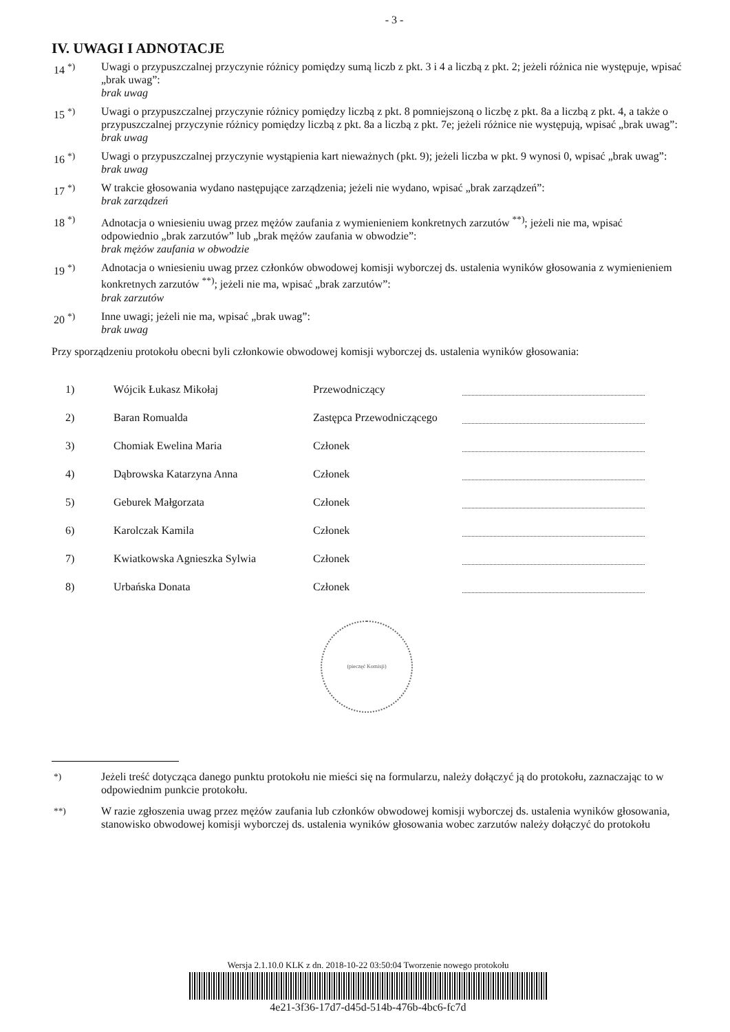- 3 -
IV. UWAGI I ADNOTACJE
14 <sup>*)</sup> Uwagi o przypuszczalnej przyczynie różnicy pomiędzy sumą liczb z pkt. 3 i 4 a liczbą z pkt. 2; jeżeli różnica nie występuje, wpisać „brak uwag”:
brak uwag
15 <sup>*)</sup> Uwagi o przypuszczalnej przyczynie różnicy pomiędzy liczbą z pkt. 8 pomniejszoną o liczbę z pkt. 8a a liczbą z pkt. 4, a także o przypuszczalnej przyczynie różnicy pomiędzy liczbą z pkt. 8a a liczbą z pkt. 7e; jeżeli różnice nie występują, wpisać „brak uwag”:
brak uwag
16 <sup>*)</sup> Uwagi o przypuszczalnej przyczynie wystąpienia kart nieważnych (pkt. 9); jeżeli liczba w pkt. 9 wynosi 0, wpisać „brak uwag”:
brak uwag
17 <sup>*)</sup> W trakcie głosowania wydano następujące zarządzenia; jeżeli nie wydano, wpisać „brak zarządzeń”:
brak zarządzeń
18 <sup>*)</sup> Adnotacja o wniesieniu uwag przez mężów zaufania z wymienieniem konkretnych zarzutów <sup>**)</sup>; jeżeli nie ma, wpisać odpowiednio „brak zarzutów” lub „brak mężów zaufania w obwodzie”:
brak mężów zaufania w obwodzie
19 <sup>*)</sup> Adnotacja o wniesieniu uwag przez członków obwodowej komisji wyborczej ds. ustalenia wyników głosowania z wymienieniem konkretnych zarzutów <sup>**)</sup>; jeżeli nie ma, wpisać „brak zarzutów”:
brak zarzutów
20 <sup>*)</sup> Inne uwagi; jeżeli nie ma, wpisać „brak uwag”:
brak uwag
Przy sporządzeniu protokołu obecni byli członkowie obwodowej komisji wyborczej ds. ustalenia wyników głosowania:
| 1) | Wójcik Łukasz Mikołaj | Przewodniczący | |
| 2) | Baran Romualda | Zastępca Przewodniczącego | |
| 3) | Chomiak Ewelina Maria | Członek | |
| 4) | Dąbrowska Katarzyna Anna | Członek | |
| 5) | Geburek Małgorzata | Członek | |
| 6) | Karolczak Kamila | Członek | |
| 7) | Kwiatkowska Agnieszka Sylwia | Członek | |
| 8) | Urbańska Donata | Członek | |
(pieczęć Komisji)
<sup>*)</sup> Jeżeli treść dotycząca danego punktu protokołu nie mieści się na formularzu, należy dołączyć ją do protokołu, zaznaczając to w odpowiednim punkcie protokołu.
<sup>**)</sup> W razie zgłoszenia uwag przez mężów zaufania lub członków obwodowej komisji wyborczej ds. ustalenia wyników głosowania, stanowisko obwodowej komisji wyborczej ds. ustalenia wyników głosowania wobec zarzutów należy dołączyć do protokołu
Wersja 2.1.10.0 KLK z dn. 2018-10-22 03:50:04 Tworzenie nowego protokołu
4e21-3f36-17d7-d45d-514b-476b-4bc6-fc7d